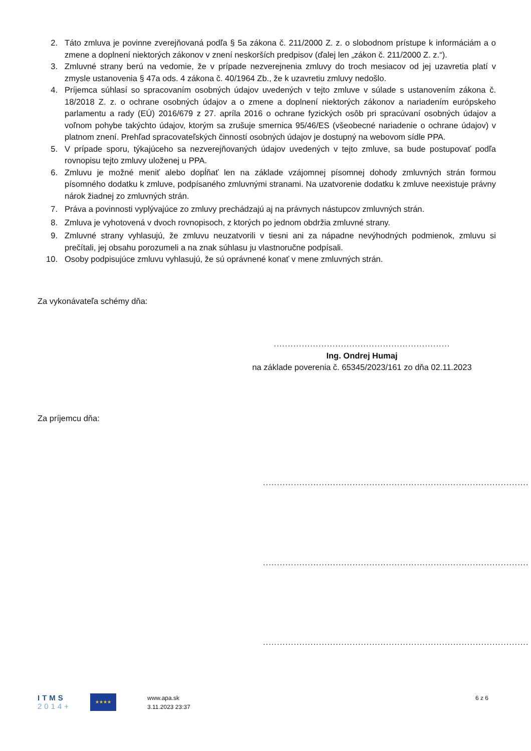2. Táto zmluva je povinne zverejňovaná podľa § 5a zákona č. 211/2000 Z. z. o slobodnom prístupe k informáciám a o zmene a doplnení niektorých zákonov v znení neskorších predpisov (ďalej len „zákon č. 211/2000 Z. z.“).
3. Zmluvné strany berú na vedomie, že v prípade nezverejnenia zmluvy do troch mesiacov od jej uzavretia platí v zmysle ustanovenia § 47a ods. 4 zákona č. 40/1964 Zb., že k uzavretiu zmluvy nedošlo.
4. Príjemca súhlasí so spracovaním osobných údajov uvedených v tejto zmluve v súlade s ustanovením zákona č. 18/2018 Z. z. o ochrane osobných údajov a o zmene a doplnení niektorých zákonov a nariadením európskeho parlamentu a rady (EÚ) 2016/679 z 27. apríla 2016 o ochrane fyzických osôb pri spracúvaní osobných údajov a voľnom pohybe takýchto údajov, ktorým sa zrušuje smernica 95/46/ES (všeobecné nariadenie o ochrane údajov) v platnom znení. Prehľad spracovateľských činností osobných údajov je dostupný na webovom sídle PPA.
5. V prípade sporu, týkajúceho sa nezverejňovaných údajov uvedených v tejto zmluve, sa bude postupovať podľa rovnopisu tejto zmluvy uloženej u PPA.
6. Zmluvu je možné meniť alebo dopĺňať len na základe vzájomnej písomnej dohody zmluvných strán formou písomného dodatku k zmluve, podpísaného zmluvnými stranami. Na uzatvorenie dodatku k zmluve neexistuje právny nárok žiadnej zo zmluvných strán.
7. Práva a povinnosti vyplývajúce zo zmluvy prechádzajú aj na právnych nástupcov zmluvných strán.
8. Zmluva je vyhotovená v dvoch rovnopisoch, z ktorých po jednom obdržia zmluvné strany.
9. Zmluvné strany vyhlasujú, že zmluvu neuzatvorili v tiesni ani za nápadne nevýhodných podmienok, zmluvu si prečítali, jej obsahu porozumeli a na znak súhlasu ju vlastnoručne podpísali.
10. Osoby podpisujúce zmluvu vyhlasujú, že sú oprávnené konať v mene zmluvných strán.
Za vykonávateľa schémy dňa:
...............................................................
Ing. Ondrej Humaj
na základe poverenia č. 65345/2023/161 zo dňa 02.11.2023
Za príjemcu dňa:
...............................................................................................
...............................................................................................
...............................................................................................
ITMS
2014+
★★★★
www.apa.sk
3.11.2023 23:37
6 z 6